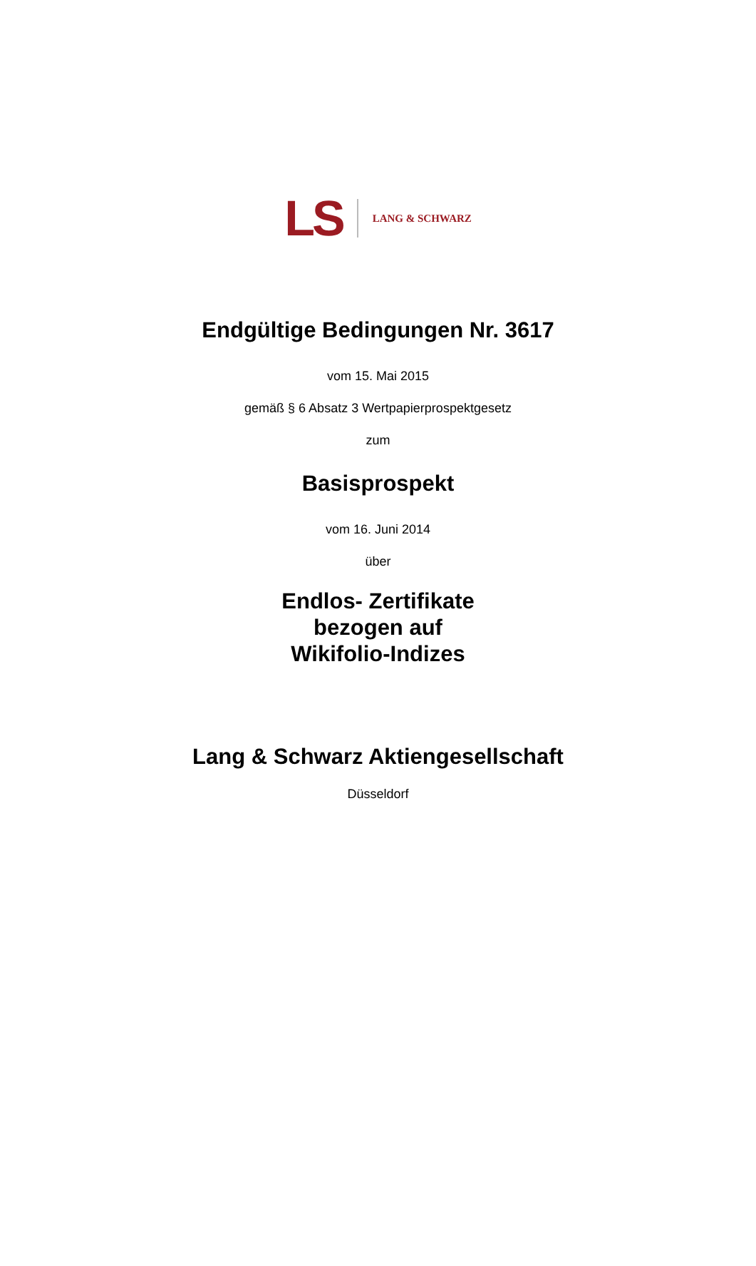LS
LANG & SCHWARZ
Endgültige Bedingungen Nr. 3617
vom 15. Mai 2015
gemäß § 6 Absatz 3 Wertpapierprospektgesetz
zum
Basisprospekt
vom 16. Juni 2014
über
Endlos- Zertifikate
bezogen auf
Wikifolio-Indizes
Lang & Schwarz Aktiengesellschaft
Düsseldorf